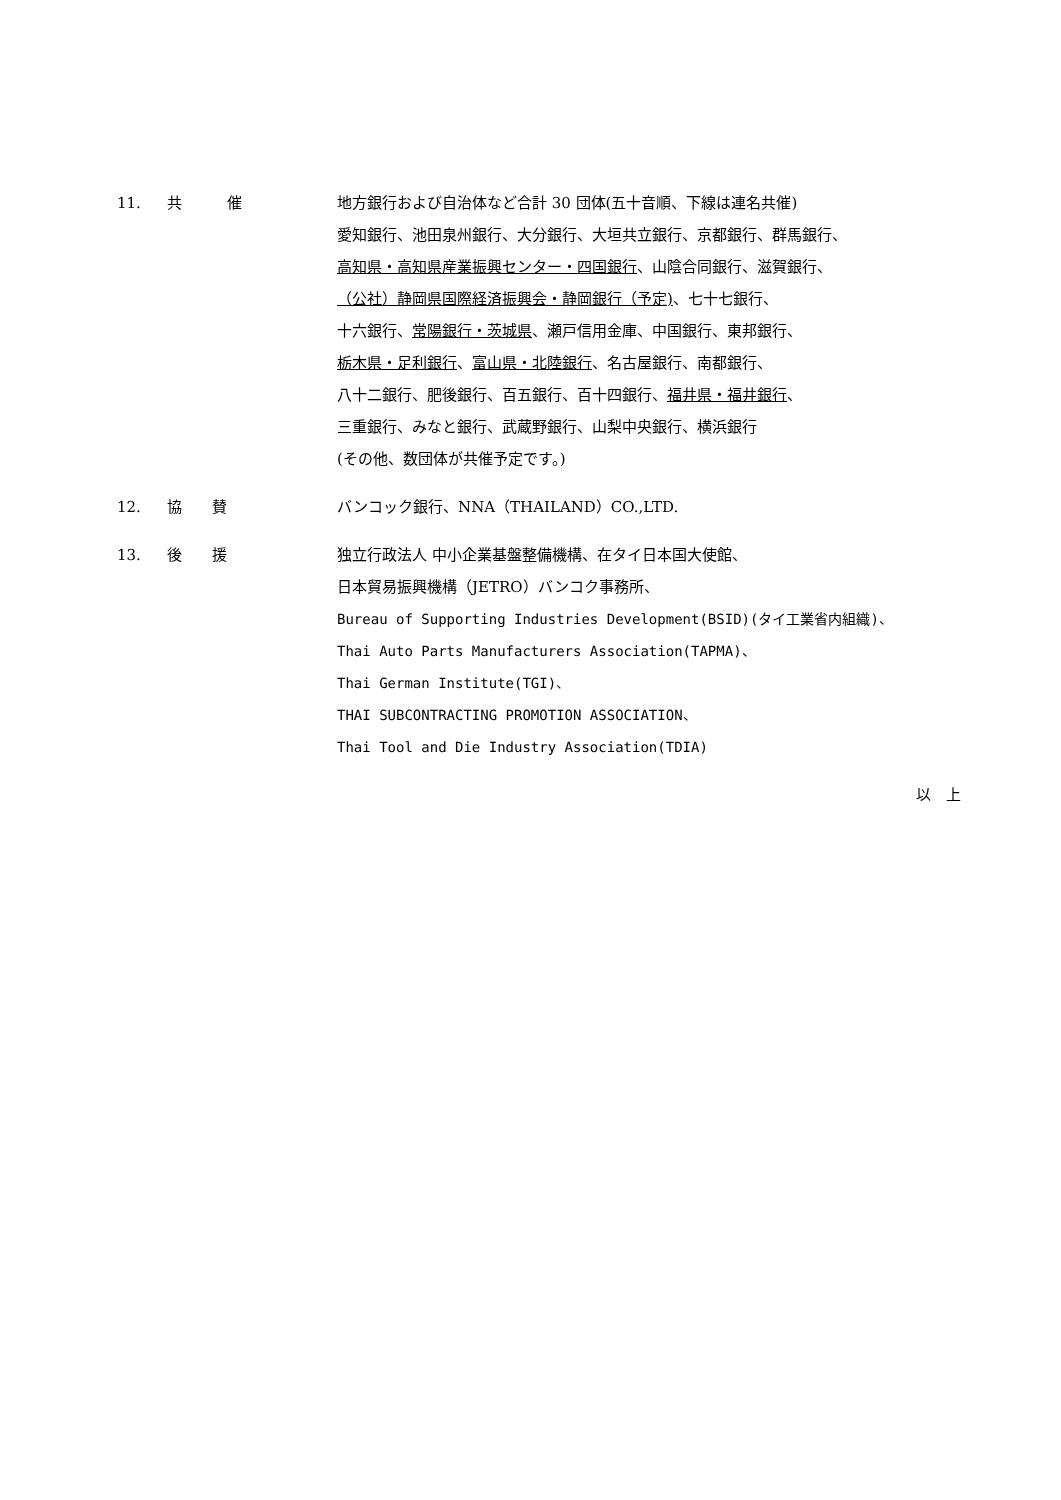11. 共　　　催 地方銀行および自治体など合計 30 団体(五十音順、下線は連名共催)
愛知銀行、池田泉州銀行、大分銀行、大垣共立銀行、京都銀行、群馬銀行、
高知県・高知県産業振興センター・四国銀行、山陰合同銀行、滋賀銀行、
（公社）静岡県国際経済振興会・静岡銀行（予定)、七十七銀行、
十六銀行、常陽銀行・茨城県、瀬戸信用金庫、中国銀行、東邦銀行、
栃木県・足利銀行、富山県・北陸銀行、名古屋銀行、南都銀行、
八十二銀行、肥後銀行、百五銀行、百十四銀行、福井県・福井銀行、
三重銀行、みなと銀行、武蔵野銀行、山梨中央銀行、横浜銀行
(その他、数団体が共催予定です。)
12. 協　　賛 バンコック銀行、NNA（THAILAND）CO.,LTD.
13. 後　　援 独立行政法人 中小企業基盤整備機構、在タイ日本国大使館、
日本貿易振興機構（JETRO）バンコク事務所、
Bureau of Supporting Industries Development(BSID)(タイ工業省内組織)、
Thai Auto Parts Manufacturers Association(TAPMA)、
Thai German Institute(TGI)、
THAI SUBCONTRACTING PROMOTION ASSOCIATION、
Thai Tool and Die Industry Association(TDIA)
以　上